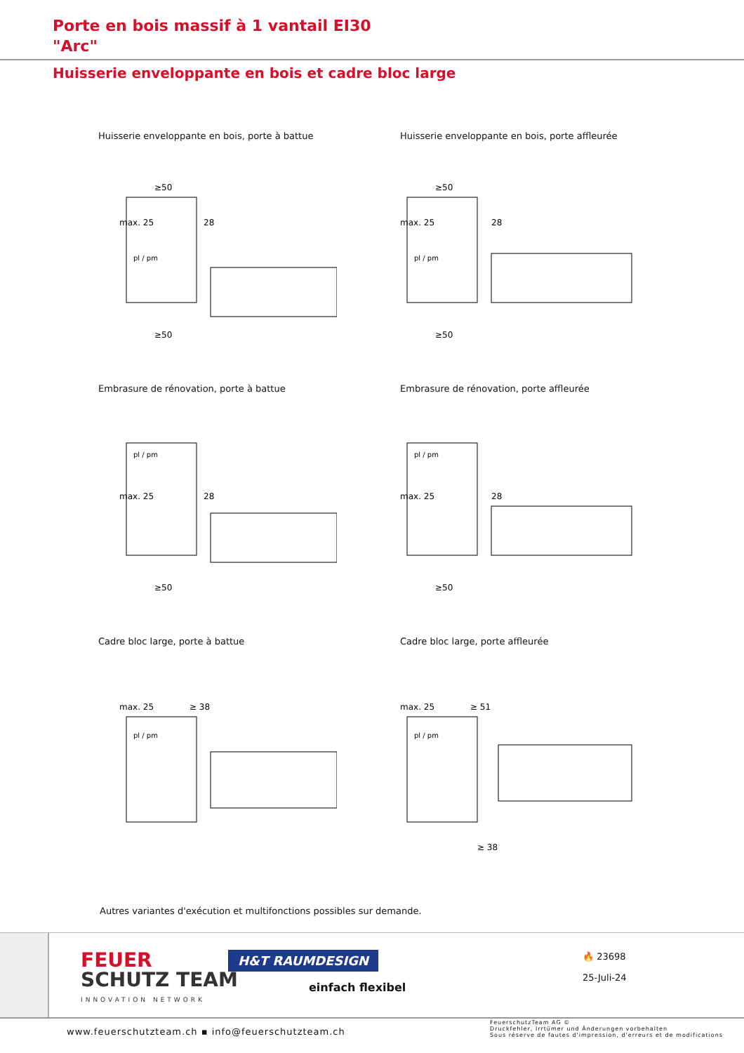Porte en bois massif à 1 vantail EI30
"Arc"
Huisserie enveloppante en bois et cadre bloc large
Huisserie enveloppante en bois, porte à battue
≥50
max. 25
28
pl / pm
≥50
Huisserie enveloppante en bois, porte affleurée
≥50
max. 25
28
pl / pm
≥50
Embrasure de rénovation, porte à battue
pl / pm
max. 25
28
≥50
Embrasure de rénovation, porte affleurée
pl / pm
max. 25
28
≥50
Cadre bloc large, porte à battue
max. 25
≥ 38
pl / pm
Cadre bloc large, porte affleurée
max. 25
≥ 51
pl / pm
≥ 38
Autres variantes d'exécution et multifonctions possibles sur demande.
FEUER
SCHUTZ TEAM
INNOVATION NETWORK
H&T RAUMDESIGN
einfach flexibel
🔥 23698
25-Juli-24
www.feuerschutzteam.ch ▪ info@feuerschutzteam.ch
FeuerschutzTeam AG ©
Druckfehler, Irrtümer und Änderungen vorbehalten
Sous réserve de fautes d'impression, d'erreurs et de modifications